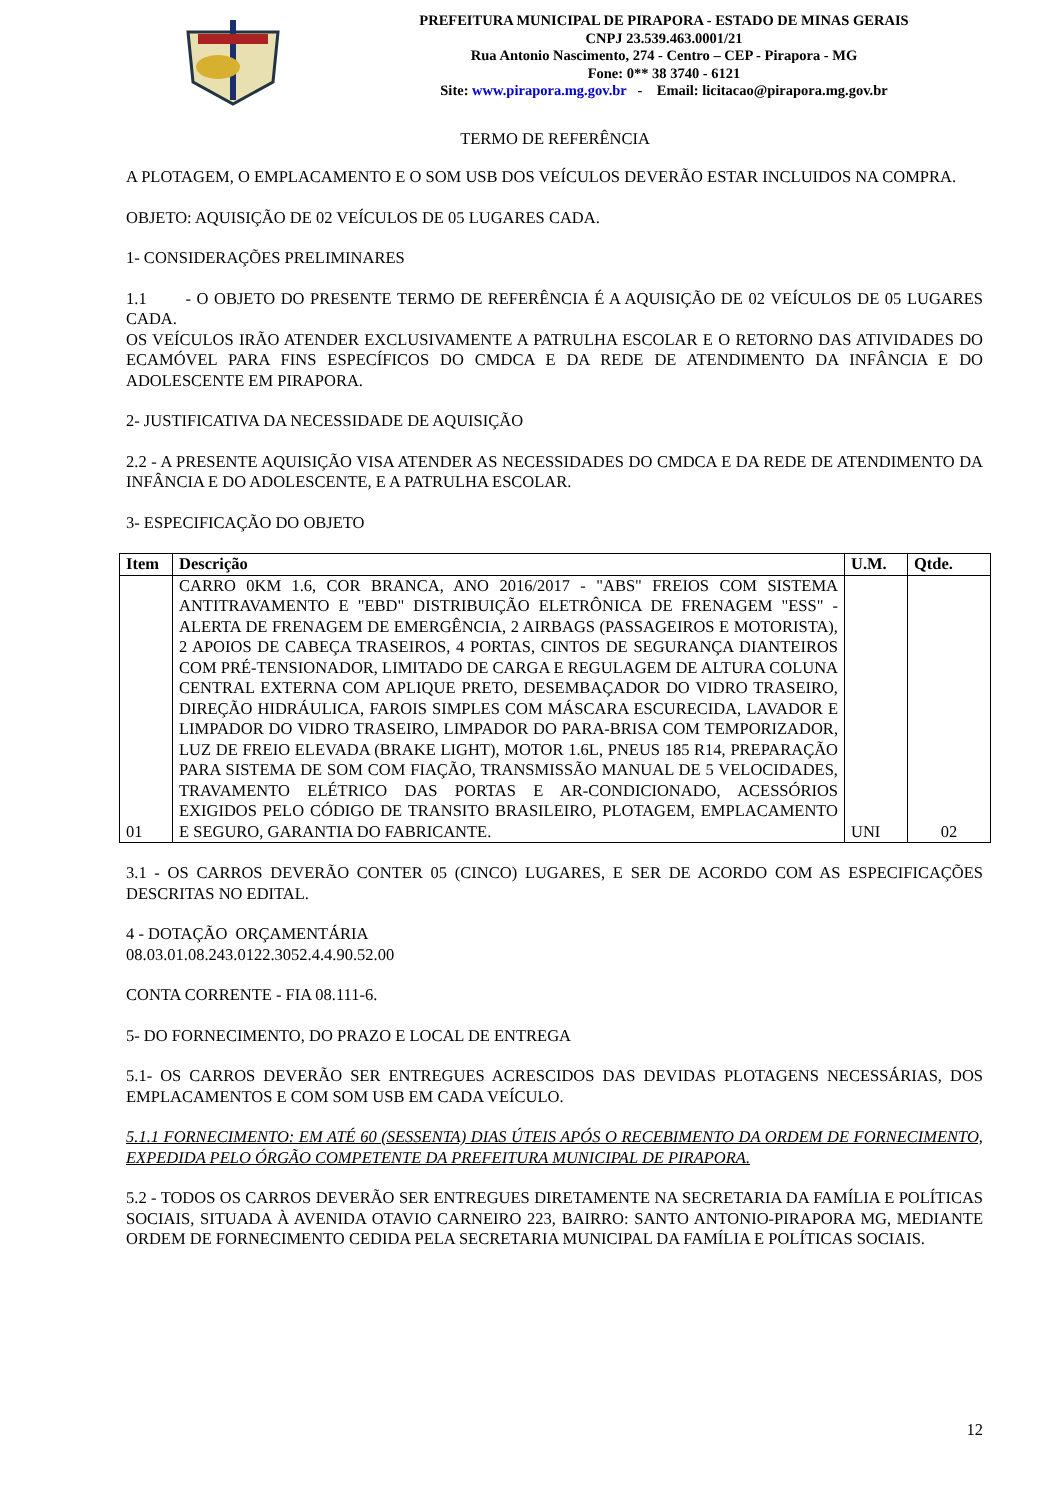PREFEITURA MUNICIPAL DE PIRAPORA - ESTADO DE MINAS GERAIS
CNPJ 23.539.463.0001/21
Rua Antonio Nascimento, 274 - Centro – CEP - Pirapora - MG
Fone: 0** 38 3740 - 6121
Site: www.pirapora.mg.gov.br - Email: licitacao@pirapora.mg.gov.br
TERMO DE REFERÊNCIA
A PLOTAGEM, O EMPLACAMENTO E O SOM USB DOS VEÍCULOS DEVERÃO ESTAR INCLUIDOS NA COMPRA.
OBJETO: AQUISIÇÃO DE 02 VEÍCULOS DE 05 LUGARES CADA.
1- CONSIDERAÇÕES PRELIMINARES
1.1 - O OBJETO DO PRESENTE TERMO DE REFERÊNCIA É A AQUISIÇÃO DE 02 VEÍCULOS DE 05 LUGARES CADA.
OS VEÍCULOS IRÃO ATENDER EXCLUSIVAMENTE A PATRULHA ESCOLAR E O RETORNO DAS ATIVIDADES DO ECAMÓVEL PARA FINS ESPECÍFICOS DO CMDCA E DA REDE DE ATENDIMENTO DA INFÂNCIA E DO ADOLESCENTE EM PIRAPORA.
2- JUSTIFICATIVA DA NECESSIDADE DE AQUISIÇÃO
2.2 - A PRESENTE AQUISIÇÃO VISA ATENDER AS NECESSIDADES DO CMDCA E DA REDE DE ATENDIMENTO DA INFÂNCIA E DO ADOLESCENTE, E A PATRULHA ESCOLAR.
3- ESPECIFICAÇÃO DO OBJETO
| Item | Descrição | U.M. | Qtde. |
| --- | --- | --- | --- |
| 01 | CARRO 0KM 1.6, COR BRANCA, ANO 2016/2017 - "ABS" FREIOS COM SISTEMA ANTITRAVAMENTO E "EBD" DISTRIBUIÇÃO ELETRÔNICA DE FRENAGEM "ESS" - ALERTA DE FRENAGEM DE EMERGÊNCIA, 2 AIRBAGS (PASSAGEIROS E MOTORISTA), 2 APOIOS DE CABEÇA TRASEIROS, 4 PORTAS, CINTOS DE SEGURANÇA DIANTEIROS COM PRÉ-TENSIONADOR, LIMITADO DE CARGA E REGULAGEM DE ALTURA COLUNA CENTRAL EXTERNA COM APLIQUE PRETO, DESEMBAÇADOR DO VIDRO TRASEIRO, DIREÇÃO HIDRÁULICA, FAROIS SIMPLES COM MÁSCARA ESCURECIDA, LAVADOR E LIMPADOR DO VIDRO TRASEIRO, LIMPADOR DO PARA-BRISA COM TEMPORIZADOR, LUZ DE FREIO ELEVADA (BRAKE LIGHT), MOTOR 1.6L, PNEUS 185 R14, PREPARAÇÃO PARA SISTEMA DE SOM COM FIAÇÃO, TRANSMISSÃO MANUAL DE 5 VELOCIDADES, TRAVAMENTO ELÉTRICO DAS PORTAS E AR-CONDICIONADO, ACESSÓRIOS EXIGIDOS PELO CÓDIGO DE TRANSITO BRASILEIRO, PLOTAGEM, EMPLACAMENTO E SEGURO, GARANTIA DO FABRICANTE. | UNI | 02 |
3.1 - OS CARROS DEVERÃO CONTER 05 (CINCO) LUGARES, E SER DE ACORDO COM AS ESPECIFICAÇÕES DESCRITAS NO EDITAL.
4 - DOTAÇÃO ORÇAMENTÁRIA
08.03.01.08.243.0122.3052.4.4.90.52.00
CONTA CORRENTE - FIA 08.111-6.
5- DO FORNECIMENTO, DO PRAZO E LOCAL DE ENTREGA
5.1- OS CARROS DEVERÃO SER ENTREGUES ACRESCIDOS DAS DEVIDAS PLOTAGENS NECESSÁRIAS, DOS EMPLACAMENTOS E COM SOM USB EM CADA VEÍCULO.
5.1.1 FORNECIMENTO: EM ATÉ 60 (SESSENTA) DIAS ÚTEIS APÓS O RECEBIMENTO DA ORDEM DE FORNECIMENTO, EXPEDIDA PELO ÓRGÃO COMPETENTE DA PREFEITURA MUNICIPAL DE PIRAPORA.
5.2 - TODOS OS CARROS DEVERÃO SER ENTREGUES DIRETAMENTE NA SECRETARIA DA FAMÍLIA E POLÍTICAS SOCIAIS, SITUADA À AVENIDA OTAVIO CARNEIRO 223, BAIRRO: SANTO ANTONIO-PIRAPORA MG, MEDIANTE ORDEM DE FORNECIMENTO CEDIDA PELA SECRETARIA MUNICIPAL DA FAMÍLIA E POLÍTICAS SOCIAIS.
12